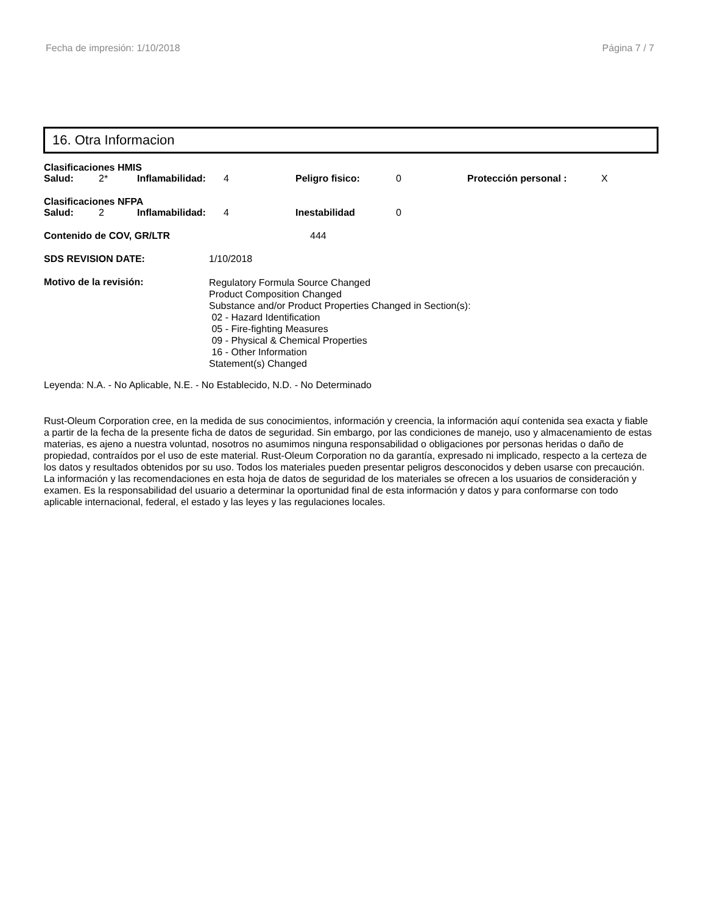Fecha de impresión: 1/10/2018 Página 7 / 7
16. Otra Informacion
Clasificaciones HMIS
Salud: 2* Inflamabilidad: 4 Peligro fisico: 0 Protección personal : X
Clasificaciones NFPA
Salud: 2 Inflamabilidad: 4 Inestabilidad 0
Contenido de COV, GR/LTR 444
SDS REVISION DATE: 1/10/2018
Motivo de la revisión:
Regulatory Formula Source Changed
Product Composition Changed
Substance and/or Product Properties Changed in Section(s):
02 - Hazard Identification
05 - Fire-fighting Measures
09 - Physical & Chemical Properties
16 - Other Information
Statement(s) Changed
Leyenda: N.A. - No Aplicable, N.E. - No Establecido, N.D. - No Determinado
Rust-Oleum Corporation cree, en la medida de sus conocimientos, información y creencia, la información aquí contenida sea exacta y fiable a partir de la fecha de la presente ficha de datos de seguridad. Sin embargo, por las condiciones de manejo, uso y almacenamiento de estas materias, es ajeno a nuestra voluntad, nosotros no asumimos ninguna responsabilidad o obligaciones por personas heridas o daño de propiedad, contraídos por el uso de este material. Rust-Oleum Corporation no da garantía, expresado ni implicado, respecto a la certeza de los datos y resultados obtenidos por su uso. Todos los materiales pueden presentar peligros desconocidos y deben usarse con precaución. La información y las recomendaciones en esta hoja de datos de seguridad de los materiales se ofrecen a los usuarios de consideración y examen. Es la responsabilidad del usuario a determinar la oportunidad final de esta información y datos y para conformarse con todo aplicable internacional, federal, el estado y las leyes y las regulaciones locales.